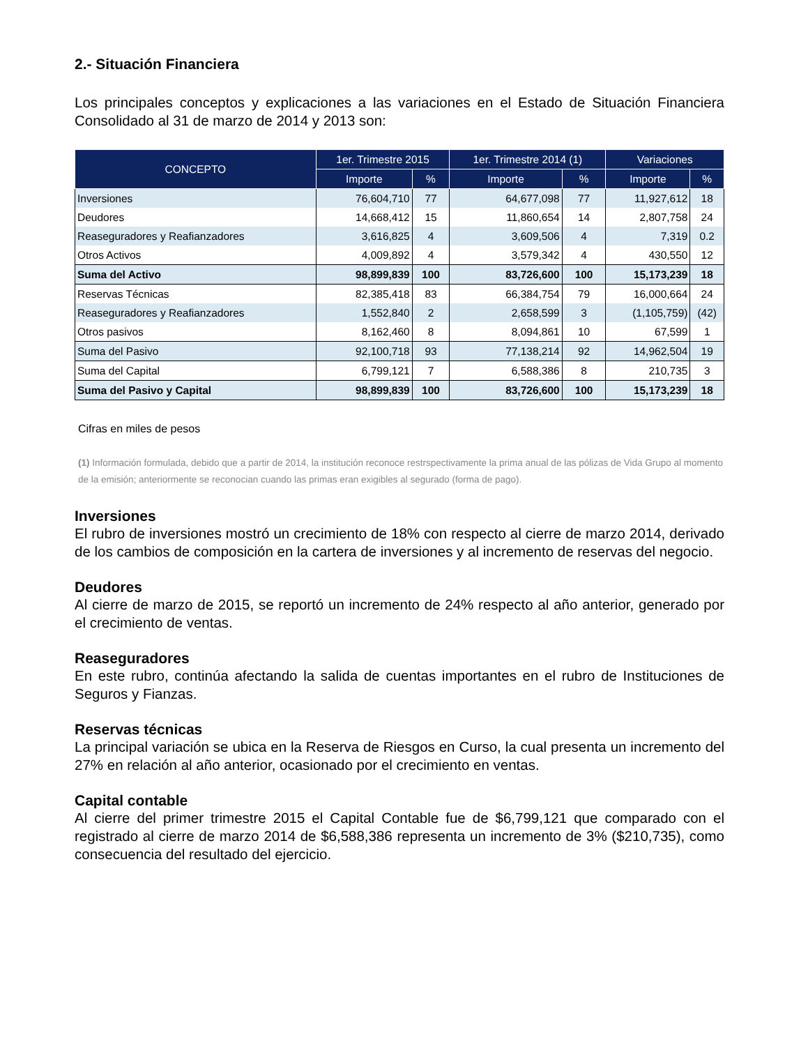2.- Situación Financiera
Los principales conceptos y explicaciones a las variaciones en el Estado de Situación Financiera Consolidado al 31 de marzo de 2014 y 2013 son:
| CONCEPTO | 1er. Trimestre 2015 | | 1er. Trimestre 2014 (1) | | Variaciones | |
| --- | --- | --- | --- | --- | --- | --- |
| | Importe | % | Importe | % | Importe | % |
| Inversiones | 76,604,710 | 77 | 64,677,098 | 77 | 11,927,612 | 18 |
| Deudores | 14,668,412 | 15 | 11,860,654 | 14 | 2,807,758 | 24 |
| Reaseguradores y Reafianzadores | 3,616,825 | 4 | 3,609,506 | 4 | 7,319 | 0.2 |
| Otros Activos | 4,009,892 | 4 | 3,579,342 | 4 | 430,550 | 12 |
| Suma del Activo | 98,899,839 | 100 | 83,726,600 | 100 | 15,173,239 | 18 |
| Reservas Técnicas | 82,385,418 | 83 | 66,384,754 | 79 | 16,000,664 | 24 |
| Reaseguradores y Reafianzadores | 1,552,840 | 2 | 2,658,599 | 3 | (1,105,759) | (42) |
| Otros pasivos | 8,162,460 | 8 | 8,094,861 | 10 | 67,599 | 1 |
| Suma del Pasivo | 92,100,718 | 93 | 77,138,214 | 92 | 14,962,504 | 19 |
| Suma del Capital | 6,799,121 | 7 | 6,588,386 | 8 | 210,735 | 3 |
| Suma del Pasivo y Capital | 98,899,839 | 100 | 83,726,600 | 100 | 15,173,239 | 18 |
Cifras en miles de pesos
(1) Información formulada, debido que a partir de 2014, la institución reconoce restrspectivamente la prima anual de las pólizas de Vida Grupo al momento de la emisión; anteriormente se reconocian cuando las primas eran exigibles al segurado (forma de pago).
Inversiones
El rubro de inversiones mostró un crecimiento de 18% con respecto al cierre de marzo 2014, derivado de los cambios de composición en la cartera de inversiones y al incremento de reservas del negocio.
Deudores
Al cierre de marzo de 2015, se reportó un incremento de 24% respecto al año anterior, generado por el crecimiento de ventas.
Reaseguradores
En este rubro, continúa afectando la salida de cuentas importantes en el rubro de Instituciones de Seguros y Fianzas.
Reservas técnicas
La principal variación se ubica en la Reserva de Riesgos en Curso, la cual presenta un incremento del 27% en relación al año anterior, ocasionado por el crecimiento en ventas.
Capital contable
Al cierre del primer trimestre 2015 el Capital Contable fue de $6,799,121 que comparado con el registrado al cierre de marzo 2014 de $6,588,386 representa un incremento de 3% ($210,735), como consecuencia del resultado del ejercicio.